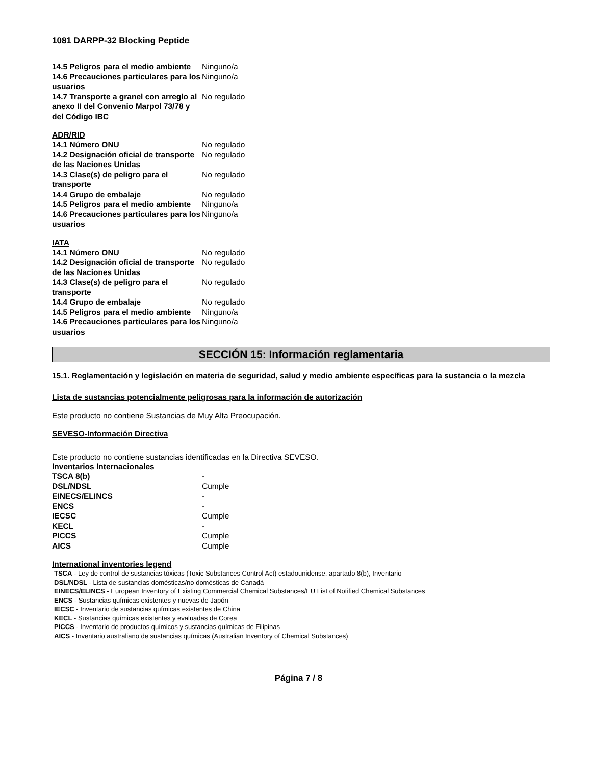1081 DARPP-32 Blocking Peptide
14.5 Peligros para el medio ambiente
Ninguno/a
14.6 Precauciones particulares para los usuarios
Ninguno/a
14.7 Transporte a granel con arreglo al anexo II del Convenio Marpol 73/78 y del Código IBC
No regulado
ADR/RID
14.1 Número ONU No regulado
14.2 Designación oficial de transporte de las Naciones Unidas
No regulado
14.3 Clase(s) de peligro para el transporte
No regulado
14.4 Grupo de embalaje No regulado
14.5 Peligros para el medio ambiente
Ninguno/a
14.6 Precauciones particulares para los usuarios
Ninguno/a
IATA
14.1 Número ONU No regulado
14.2 Designación oficial de transporte de las Naciones Unidas
No regulado
14.3 Clase(s) de peligro para el transporte
No regulado
14.4 Grupo de embalaje No regulado
14.5 Peligros para el medio ambiente
Ninguno/a
14.6 Precauciones particulares para los usuarios
Ninguno/a
SECCIÓN 15: Información reglamentaria
15.1. Reglamentación y legislación en materia de seguridad, salud y medio ambiente específicas para la sustancia o la mezcla
Lista de sustancias potencialmente peligrosas para la información de autorización
Este producto no contiene Sustancias de Muy Alta Preocupación.
SEVESO-Información Directiva
Este producto no contiene sustancias identificadas en la Directiva SEVESO.
Inventarios Internacionales
TSCA 8(b) -
DSL/NDSL Cumple
EINECS/ELINCS -
ENCS -
IECSC Cumple
KECL -
PICCS Cumple
AICS Cumple
International inventories legend
TSCA - Ley de control de sustancias tóxicas (Toxic Substances Control Act) estadounidense, apartado 8(b), Inventario
DSL/NDSL - Lista de sustancias domésticas/no domésticas de Canadá
EINECS/ELINCS - European Inventory of Existing Commercial Chemical Substances/EU List of Notified Chemical Substances
ENCS - Sustancias químicas existentes y nuevas de Japón
IECSC - Inventario de sustancias químicas existentes de China
KECL - Sustancias químicas existentes y evaluadas de Corea
PICCS - Inventario de productos químicos y sustancias químicas de Filipinas
AICS - Inventario australiano de sustancias químicas (Australian Inventory of Chemical Substances)
Página 7 / 8